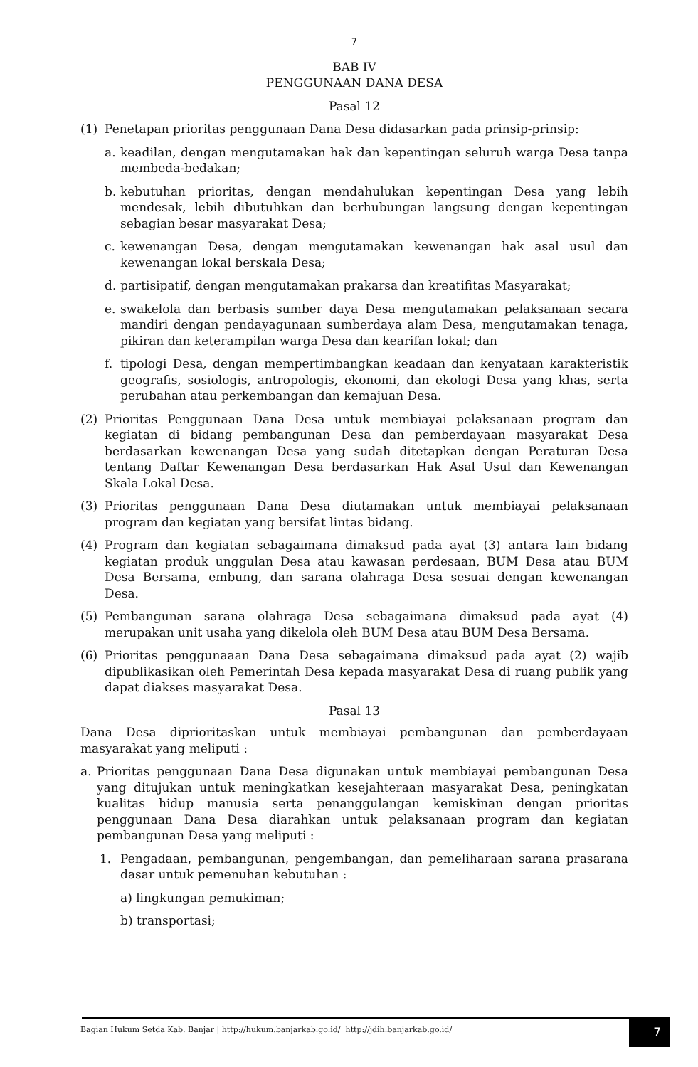7
BAB IV
PENGGUNAAN DANA DESA
Pasal 12
(1) Penetapan prioritas penggunaan Dana Desa didasarkan pada prinsip-prinsip:
a. keadilan, dengan mengutamakan hak dan kepentingan seluruh warga Desa tanpa membeda-bedakan;
b. kebutuhan prioritas, dengan mendahulukan kepentingan Desa yang lebih mendesak, lebih dibutuhkan dan berhubungan langsung dengan kepentingan sebagian besar masyarakat Desa;
c. kewenangan Desa, dengan mengutamakan kewenangan hak asal usul dan kewenangan lokal berskala Desa;
d. partisipatif, dengan mengutamakan prakarsa dan kreatifitas Masyarakat;
e. swakelola dan berbasis sumber daya Desa mengutamakan pelaksanaan secara mandiri dengan pendayagunaan sumberdaya alam Desa, mengutamakan tenaga, pikiran dan keterampilan warga Desa dan kearifan lokal; dan
f. tipologi Desa, dengan mempertimbangkan keadaan dan kenyataan karakteristik geografis, sosiologis, antropologis, ekonomi, dan ekologi Desa yang khas, serta perubahan atau perkembangan dan kemajuan Desa.
(2) Prioritas Penggunaan Dana Desa untuk membiayai pelaksanaan program dan kegiatan di bidang pembangunan Desa dan pemberdayaan masyarakat Desa berdasarkan kewenangan Desa yang sudah ditetapkan dengan Peraturan Desa tentang Daftar Kewenangan Desa berdasarkan Hak Asal Usul dan Kewenangan Skala Lokal Desa.
(3) Prioritas penggunaan Dana Desa diutamakan untuk membiayai pelaksanaan program dan kegiatan yang bersifat lintas bidang.
(4) Program dan kegiatan sebagaimana dimaksud pada ayat (3) antara lain bidang kegiatan produk unggulan Desa atau kawasan perdesaan, BUM Desa atau BUM Desa Bersama, embung, dan sarana olahraga Desa sesuai dengan kewenangan Desa.
(5) Pembangunan sarana olahraga Desa sebagaimana dimaksud pada ayat (4) merupakan unit usaha yang dikelola oleh BUM Desa atau BUM Desa Bersama.
(6) Prioritas penggunaaan Dana Desa sebagaimana dimaksud pada ayat (2) wajib dipublikasikan oleh Pemerintah Desa kepada masyarakat Desa di ruang publik yang dapat diakses masyarakat Desa.
Pasal 13
Dana Desa diprioritaskan untuk membiayai pembangunan dan pemberdayaan masyarakat yang meliputi :
a. Prioritas penggunaan Dana Desa digunakan untuk membiayai pembangunan Desa yang ditujukan untuk meningkatkan kesejahteraan masyarakat Desa, peningkatan kualitas hidup manusia serta penanggulangan kemiskinan dengan prioritas penggunaan Dana Desa diarahkan untuk pelaksanaan program dan kegiatan pembangunan Desa yang meliputi :
1. Pengadaan, pembangunan, pengembangan, dan pemeliharaan sarana prasarana dasar untuk pemenuhan kebutuhan :
a) lingkungan pemukiman;
b) transportasi;
Bagian Hukum Setda Kab. Banjar | http://hukum.banjarkab.go.id/ http://jdih.banjarkab.go.id/ 7